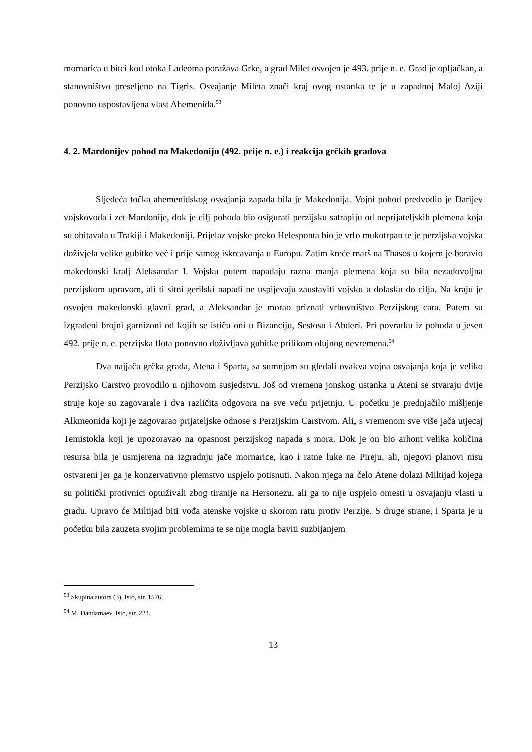mornarica u bitci kod otoka Ladeoma poražava Grke, a grad Milet osvojen je 493. prije n. e. Grad je opljačkan, a stanovništvo preseljeno na Tigris. Osvajanje Mileta znači kraj ovog ustanka te je u zapadnoj Maloj Aziji ponovno uspostavljena vlast Ahemenida.<sup>53</sup>
4. 2. Mardonijev pohod na Makedoniju (492. prije n. e.) i reakcija grčkih gradova
Sljedeća točka ahemenidskog osvajanja zapada bila je Makedonija. Vojni pohod predvodio je Darijev vojskovođa i zet Mardonije, dok je cilj pohoda bio osigurati perzijsku satrapiju od neprijateljskih plemena koja su obitavala u Trakiji i Makedoniji. Prijelaz vojske preko Helesponta bio je vrlo mukotrpan te je perzijska vojska doživjela velike gubitke već i prije samog iskrcavanja u Europu. Zatim kreće marš na Thasos u kojem je boravio makedonski kralj Aleksandar I. Vojsku putem napadaju razna manja plemena koja su bila nezadovoljna perzijskom upravom, ali ti sitni gerilski napadi ne uspijevaju zaustaviti vojsku u dolasku do cilja. Na kraju je osvojen makedonski glavni grad, a Aleksandar je morao priznati vrhovništvo Perzijskog cara. Putem su izgrađeni brojni garnizoni od kojih se ističu oni u Bizanciju, Sestosu i Abderi. Pri povratku iz pohoda u jesen 492. prije n. e. perzijska flota ponovno doživljava gubitke prilikom olujnog nevremena.<sup>54</sup>
Dva najjača grčka grada, Atena i Sparta, sa sumnjom su gledali ovakva vojna osvajanja koja je veliko Perzijsko Carstvo provodilo u njihovom susjedstvu. Još od vremena jonskog ustanka u Ateni se stvaraju dvije struje koje su zagovarale i dva različita odgovora na sve veću prijetnju. U početku je prednjačilo mišljenje Alkmeonida koji je zagovarao prijateljske odnose s Perzijskim Carstvom. Ali, s vremenom sve više jača utjecaj Temistokla koji je upozoravao na opasnost perzijskog napada s mora. Dok je on bio arhont velika količina resursa bila je usmjerena na izgradnju jače mornarice, kao i ratne luke ne Pireju, ali, njegovi planovi nisu ostvareni jer ga je konzervativno plemstvo uspjelo potisnuti. Nakon njega na čelo Atene dolazi Miltijad kojega su politički protivnici optuživali zbog tiranije na Hersonezu, ali ga to nije uspjelo omesti u osvajanju vlasti u gradu. Upravo će Miltijad biti vođa atenske vojske u skorom ratu protiv Perzije. S druge strane, i Sparta je u početku bila zauzeta svojim problemima te se nije mogla baviti suzbijanjem
<sup>53</sup> Skupina autora (3), Isto, str. 1576.
<sup>54</sup> M. Dandamaev, Isto, str. 224.
13